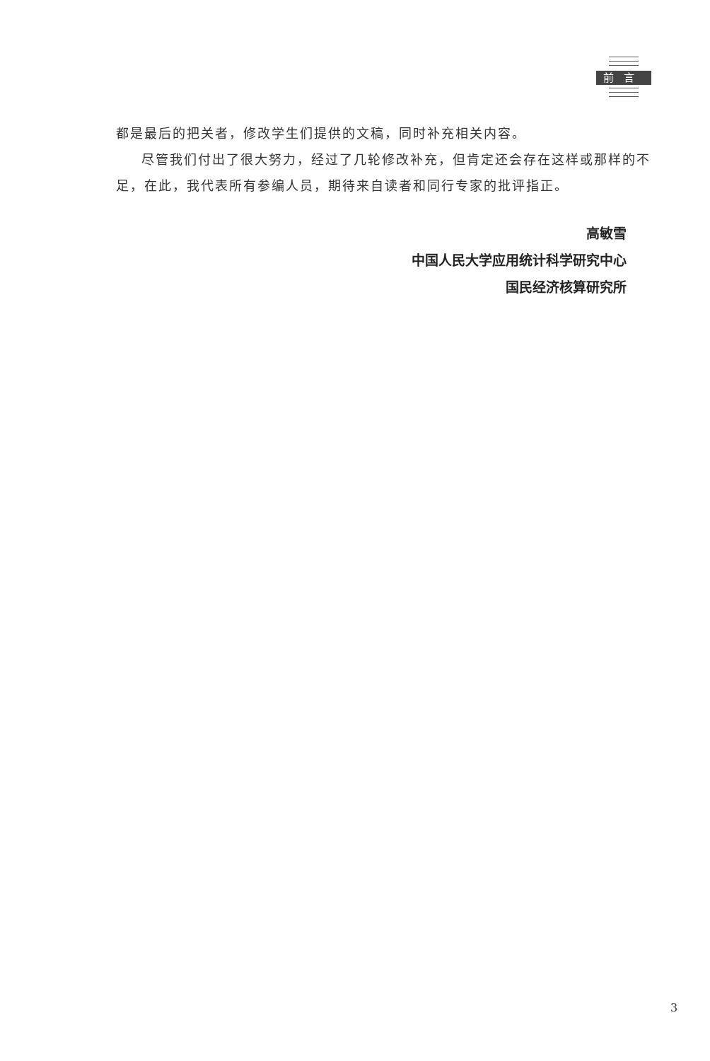前言
都是最后的把关者，修改学生们提供的文稿，同时补充相关内容。
尽管我们付出了很大努力，经过了几轮修改补充，但肯定还会存在这样或那样的不足，在此，我代表所有参编人员，期待来自读者和同行专家的批评指正。
高敏雪
中国人民大学应用统计科学研究中心
国民经济核算研究所
3